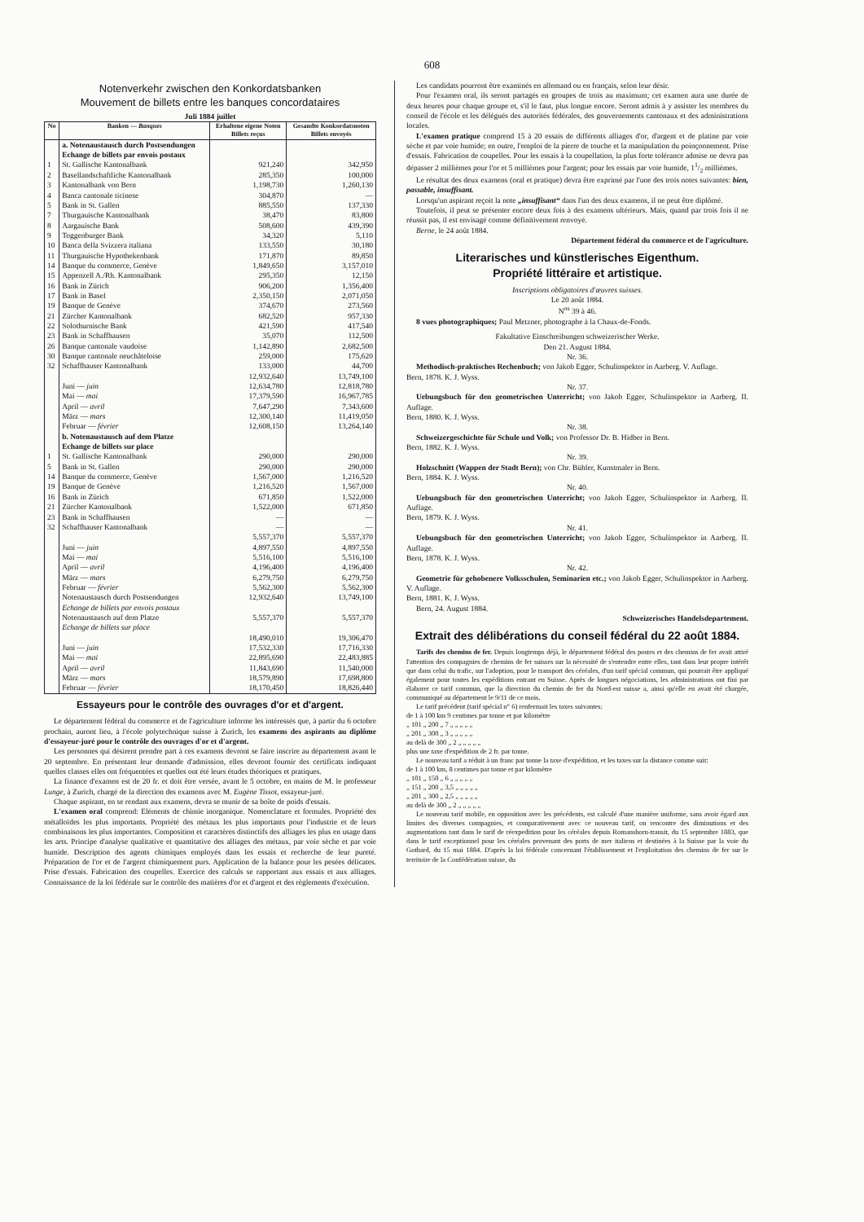608
Notenverkehr zwischen den Konkordatsbanken
Mouvement de billets entre les banques concordataires
Juli 1884 juillet
| No | Banken — Banques | Erhaltene eigene Noten Billets reçus | Gesandte Konkordatsnoten Billets envoyés |
| --- | --- | --- | --- |
| | a. Notenaustausch durch Postsendungen Echange de billets par envois postaux | | |
| 1 | St. Gallische Kantonalbank | 921,240 | 342,950 |
| 2 | Basellandschaftliche Kantonalbank | 285,350 | 100,000 |
| 3 | Kantonalbank von Bern | 1,198,730 | 1,260,130 |
| 4 | Banca cantonale ticinese | 304,870 | — |
| 5 | Bank in St. Gallen | 885,550 | 137,330 |
| 7 | Thurgauische Kantonalbank | 38,470 | 83,800 |
| 8 | Aargauische Bank | 508,600 | 439,390 |
| 9 | Toggenburger Bank | 34,320 | 5,110 |
| 10 | Banca della Svizzera italiana | 133,550 | 30,180 |
| 11 | Thurgauische Hypothekenbank | 171,870 | 89,850 |
| 14 | Banque du commerce, Genève | 1,849,650 | 3,157,010 |
| 15 | Appenzell A./Rh. Kantonalbank | 295,350 | 12,150 |
| 16 | Bank in Zürich | 906,200 | 1,356,400 |
| 17 | Bank in Basel | 2,350,150 | 2,071,050 |
| 19 | Banque de Genève | 374,670 | 273,560 |
| 21 | Zürcher Kantonalbank | 682,520 | 957,330 |
| 22 | Solothurnische Bank | 421,590 | 417,540 |
| 23 | Bank in Schaffhausen | 35,070 | 112,500 |
| 26 | Banque cantonale vaudoise | 1,142,890 | 2,682,500 |
| 30 | Banque cantonale neuchâteloise | 259,000 | 175,620 |
| 32 | Schaffhauser Kantonalbank | 133,000 | 44,700 |
| | | 12,932,640 | 13,749,100 |
| | Juni — juin | 12,634,780 | 12,818,780 |
| | Mai — mai | 17,379,590 | 16,967,785 |
| | April — avril | 7,647,290 | 7,343,600 |
| | März — mars | 12,300,140 | 11,419,050 |
| | Februar — février | 12,608,150 | 13,264,140 |
| | b. Notenaustausch auf dem Platze Echange de billets sur place | | |
| 1 | St. Gallische Kantonalbank | 290,000 | 290,000 |
| 5 | Bank in St. Gallen | 290,000 | 290,000 |
| 14 | Banque du commerce, Genève | 1,567,000 | 1,216,520 |
| 19 | Banque de Genève | 1,216,520 | 1,567,000 |
| 16 | Bank in Zürich | 671,850 | 1,522,000 |
| 21 | Zürcher Kantonalbank | 1,522,000 | 671,850 |
| 23 | Bank in Schaffhausen | — | — |
| 32 | Schaffhauser Kantonalbank | — | — |
| | | 5,557,370 | 5,557,370 |
| | Juni — juin | 4,897,550 | 4,897,550 |
| | Mai — mai | 5,516,100 | 5,516,100 |
| | April — avril | 4,196,400 | 4,196,400 |
| | März — mars | 6,279,750 | 6,279,750 |
| | Februar — février | 5,562,300 | 5,562,300 |
| | Notenaustausch durch Postsendungen Echange de billets par envois postaux | 12,932,640 | 13,749,100 |
| | Notenaustausch auf dem Platze Echange de billets sur place | 5,557,370 | 5,557,370 |
| | | 18,490,010 | 19,306,470 |
| | Juni — juin | 17,532,330 | 17,716,330 |
| | Mai — mai | 22,895,690 | 22,483,885 |
| | April — avril | 11,843,690 | 11,540,000 |
| | März — mars | 18,579,890 | 17,698,800 |
| | Februar — février | 18,170,450 | 18,826,440 |
Essayeurs pour le contrôle des ouvrages d'or et d'argent.
Le département fédéral du commerce et de l'agriculture informe les intéressés que, à partir du 6 octobre prochain, auront lieu, à l'école polytechnique suisse à Zurich, les examens des aspirants au diplôme d'essayeur-juré pour le contrôle des ouvrages d'or et d'argent.
Les personnes qui désirent prendre part à ces examens devront se faire inscrire au département avant le 20 septembre. En présentant leur demande d'admission, elles devront fournir des certificats indiquant quelles classes elles ont fréquentées et quelles ont été leurs études théoriques et pratiques.
La finance d'examen est de 20 fr. et doit être versée, avant le 5 octobre, en mains de M. le professeur Lunge, à Zurich, chargé de la direction des examens avec M. Eugène Tissot, essayeur-juré.
Chaque aspirant, en se rendant aux examens, devra se munir de sa boîte de poids d'essais.
L'examen oral comprend: Eléments de chimie inorganique. Nomenclature et formules. Propriété des métalloïdes les plus importants. Propriété des métaux les plus importants pour l'industrie et de leurs combinaisons les plus importantes. Composition et caractères distinctifs des alliages les plus en usage dans les arts. Principe d'analyse qualitative et quantitative des alliages des métaux, par voie sèche et par voie humide. Description des agents chimiques employés dans les essais et recherche de leur pureté. Préparation de l'or et de l'argent chimiquement purs. Application de la balance pour les pesées délicates. Prise d'essais. Fabrication des coupelles. Exercice des calculs se rapportant aux essais et aux alliages. Connaissance de la loi fédérale sur le contrôle des matières d'or et d'argent et des règlements d'exécution.
Les candidats pourront être examinés en allemand ou en français, selon leur désir.
Pour l'examen oral, ils seront partagés en groupes de trois au maximum; cet examen aura une durée de deux heures pour chaque groupe et, s'il le faut, plus longue encore. Seront admis à y assister les membres du conseil de l'école et les délégués des autorités fédérales, des gouvernements cantonaux et des administrations locales.
L'examen pratique comprend 15 à 20 essais de différents alliages d'or, d'argent et de platine par voie sèche et par voie humide; en outre, l'emploi de la pierre de touche et la manipulation du poinçonnement. Prise d'essais. Fabrication de coupelles. Pour les essais à la coupellation, la plus forte tolérance admise ne devra pas dépasser 2 millièmes pour l'or et 5 millièmes pour l'argent; pour les essais par voie humide, 11/2 millièmes.
Le résultat des deux examens (oral et pratique) devra être exprimé par l'une des trois notes suivantes: bien, passable, insuffisant.
Lorsqu'un aspirant reçoit la note „insuffisant“ dans l'un des deux examens, il ne peut être diplômé.
Toutefois, il peut se présenter encore deux fois à des examens ultérieurs. Mais, quand par trois fois il ne réussit pas, il est envisagé comme définitivement renvoyé.
Berne, le 24 août 1884.
Département fédéral du commerce et de l'agriculture.
Literarisches und künstlerisches Eigenthum.
Propriété littéraire et artistique.
Inscriptions obligatoires d'œuvres suisses.
Le 20 août 1884.
N<sup>os</sup> 39 à 46.
8 vues photographiques; Paul Metzner, photographe à la Chaux-de-Fonds.
Fakultative Einschreibungen schweizerischer Werke.
Den 21. August 1884.
Nr. 36.
Methodisch-praktisches Rechenbuch; von Jakob Egger, Schulinspektor in Aarberg. V. Auflage.
Bern, 1878. K. J. Wyss.
Nr. 37.
Uebungsbuch für den geometrischen Unterricht; von Jakob Egger, Schulinspektor in Aarberg. II. Auflage.
Bern, 1880. K. J. Wyss.
Nr. 38.
Schweizergeschichte für Schule und Volk; von Professor Dr. B. Hidber in Bern.
Bern, 1882. K. J. Wyss.
Nr. 39.
Holzschnitt (Wappen der Stadt Bern); von Chr. Bühler, Kunstmaler in Bern.
Bern, 1884. K. J. Wyss.
Nr. 40.
Uebungsbuch für den geometrischen Unterricht; von Jakob Egger, Schulinspektor in Aarberg. II. Auflage.
Bern, 1879. K. J. Wyss.
Nr. 41.
Uebungsbuch für den geometrischen Unterricht; von Jakob Egger, Schulinspektor in Aarberg. II. Auflage.
Bern, 1878. K. J. Wyss.
Nr. 42.
Geometrie für gehobenere Volksschulen, Seminarien etc.; von Jakob Egger, Schulinspektor in Aarberg. V. Auflage.
Bern, 1881. K. J. Wyss.
Bern, 24. August 1884.
Schweizerisches Handelsdepartement.
Extrait des délibérations du conseil fédéral du 22 août 1884.
Tarifs des chemins de fer. Depuis longtemps déjà, le département fédéral des postes et des chemins de fer avait attiré l'attention des compagnies de chemins de fer suisses sur la nécessité de s'entendre entre elles, tant dans leur propre intérêt que dans celui du trafic, sur l'adoption, pour le transport des céréales, d'un tarif spécial commun, qui pourrait être appliqué également pour toutes les expéditions entrant en Suisse. Après de longues négociations, les administrations ont fini par élaborer ce tarif commun, que la direction du chemin de fer du Nord-est suisse a, ainsi qu'elle en avait été chargée, communiqué au département le 9/11 de ce mois.
Le tarif précédent (tarif spécial n° 6) renfermait les taxes suivantes:
de 1 à 100 km 9 centimes par tonne et par kilomètre
„ 101 „ 200 „ 7 „ „ „ „ „
„ 201 „ 300 „ 3 „ „ „ „ „
au delà de 300 „ 2 „ „ „ „ „
plus une taxe d'expédition de 2 fr. par tonne.
Le nouveau tarif a réduit à un franc par tonne la taxe d'expédition, et les taxes sur la distance comme suit:
de 1 à 100 km, 8 centimes par tonne et par kilomètre
„ 101 „ 150 „ 6 „ „ „ „ „
„ 151 „ 200 „ 3,5 „ „ „ „ „
„ 201 „ 300 „ 2,5 „ „ „ „ „
au delà de 300 „ 2 „ „ „ „ „
Le nouveau tarif mobile, en opposition avec les précédents, est calculé d'une manière uniforme, sans avoir égard aux limites des diverses compagnies, et comparativement avec ce nouveau tarif, on rencontre des diminutions et des augmentations tant dans le tarif de réexpedition pour les céréales depuis Romanshorn-transit, du 15 septembre 1883, que dans le tarif exceptionnel pour les céréales provenant des ports de mer italiens et destinées à la Suisse par la voie du Gothard, du 15 mai 1884. D'après la loi fédérale concernant l'établissement et l'exploitation des chemins de fer sur le territoire de la Confédération suisse, du